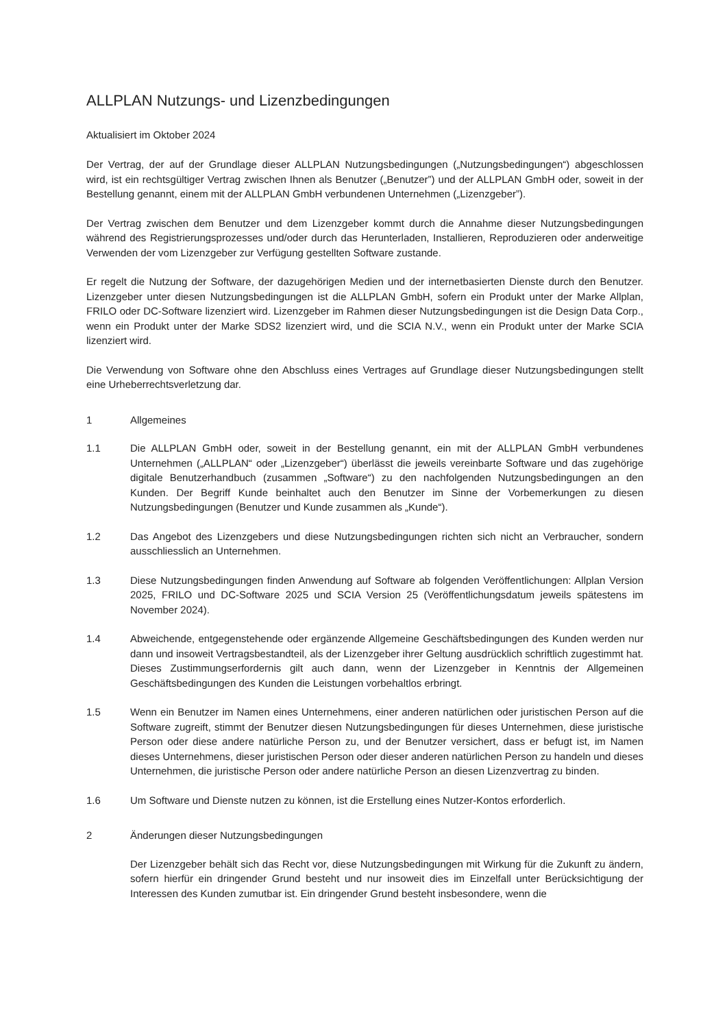ALLPLAN Nutzungs- und Lizenzbedingungen
Aktualisiert im Oktober 2024
Der Vertrag, der auf der Grundlage dieser ALLPLAN Nutzungsbedingungen („Nutzungsbedingungen“) abgeschlossen wird, ist ein rechtsgültiger Vertrag zwischen Ihnen als Benutzer („Benutzer”) und der ALLPLAN GmbH oder, soweit in der Bestellung genannt, einem mit der ALLPLAN GmbH verbundenen Unternehmen („Lizenzgeber”).
Der Vertrag zwischen dem Benutzer und dem Lizenzgeber kommt durch die Annahme dieser Nutzungsbedingungen während des Registrierungsprozesses und/oder durch das Herunterladen, Installieren, Reproduzieren oder anderweitige Verwenden der vom Lizenzgeber zur Verfügung gestellten Software zustande.
Er regelt die Nutzung der Software, der dazugehörigen Medien und der internetbasierten Dienste durch den Benutzer. Lizenzgeber unter diesen Nutzungsbedingungen ist die ALLPLAN GmbH, sofern ein Produkt unter der Marke Allplan, FRILO oder DC-Software lizenziert wird. Lizenzgeber im Rahmen dieser Nutzungsbedingungen ist die Design Data Corp., wenn ein Produkt unter der Marke SDS2 lizenziert wird, und die SCIA N.V., wenn ein Produkt unter der Marke SCIA lizenziert wird.
Die Verwendung von Software ohne den Abschluss eines Vertrages auf Grundlage dieser Nutzungsbedingungen stellt eine Urheberrechtsverletzung dar.
1 Allgemeines
1.1 Die ALLPLAN GmbH oder, soweit in der Bestellung genannt, ein mit der ALLPLAN GmbH verbundenes Unternehmen („ALLPLAN“ oder „Lizenzgeber“) überlässt die jeweils vereinbarte Software und das zugehörige digitale Benutzerhandbuch (zusammen „Software“) zu den nachfolgenden Nutzungsbedingungen an den Kunden. Der Begriff Kunde beinhaltet auch den Benutzer im Sinne der Vorbemerkungen zu diesen Nutzungsbedingungen (Benutzer und Kunde zusammen als „Kunde“).
1.2 Das Angebot des Lizenzgebers und diese Nutzungsbedingungen richten sich nicht an Verbraucher, sondern ausschliesslich an Unternehmen.
1.3 Diese Nutzungsbedingungen finden Anwendung auf Software ab folgenden Veröffentlichungen: Allplan Version 2025, FRILO und DC-Software 2025 und SCIA Version 25 (Veröffentlichungsdatum jeweils spätestens im November 2024).
1.4 Abweichende, entgegenstehende oder ergänzende Allgemeine Geschäftsbedingungen des Kunden werden nur dann und insoweit Vertragsbestandteil, als der Lizenzgeber ihrer Geltung ausdrücklich schriftlich zugestimmt hat. Dieses Zustimmungserfordernis gilt auch dann, wenn der Lizenzgeber in Kenntnis der Allgemeinen Geschäftsbedingungen des Kunden die Leistungen vorbehaltlos erbringt.
1.5 Wenn ein Benutzer im Namen eines Unternehmens, einer anderen natürlichen oder juristischen Person auf die Software zugreift, stimmt der Benutzer diesen Nutzungsbedingungen für dieses Unternehmen, diese juristische Person oder diese andere natürliche Person zu, und der Benutzer versichert, dass er befugt ist, im Namen dieses Unternehmens, dieser juristischen Person oder dieser anderen natürlichen Person zu handeln und dieses Unternehmen, die juristische Person oder andere natürliche Person an diesen Lizenzvertrag zu binden.
1.6 Um Software und Dienste nutzen zu können, ist die Erstellung eines Nutzer-Kontos erforderlich.
2 Änderungen dieser Nutzungsbedingungen
Der Lizenzgeber behält sich das Recht vor, diese Nutzungsbedingungen mit Wirkung für die Zukunft zu ändern, sofern hierfür ein dringender Grund besteht und nur insoweit dies im Einzelfall unter Berücksichtigung der Interessen des Kunden zumutbar ist. Ein dringender Grund besteht insbesondere, wenn die